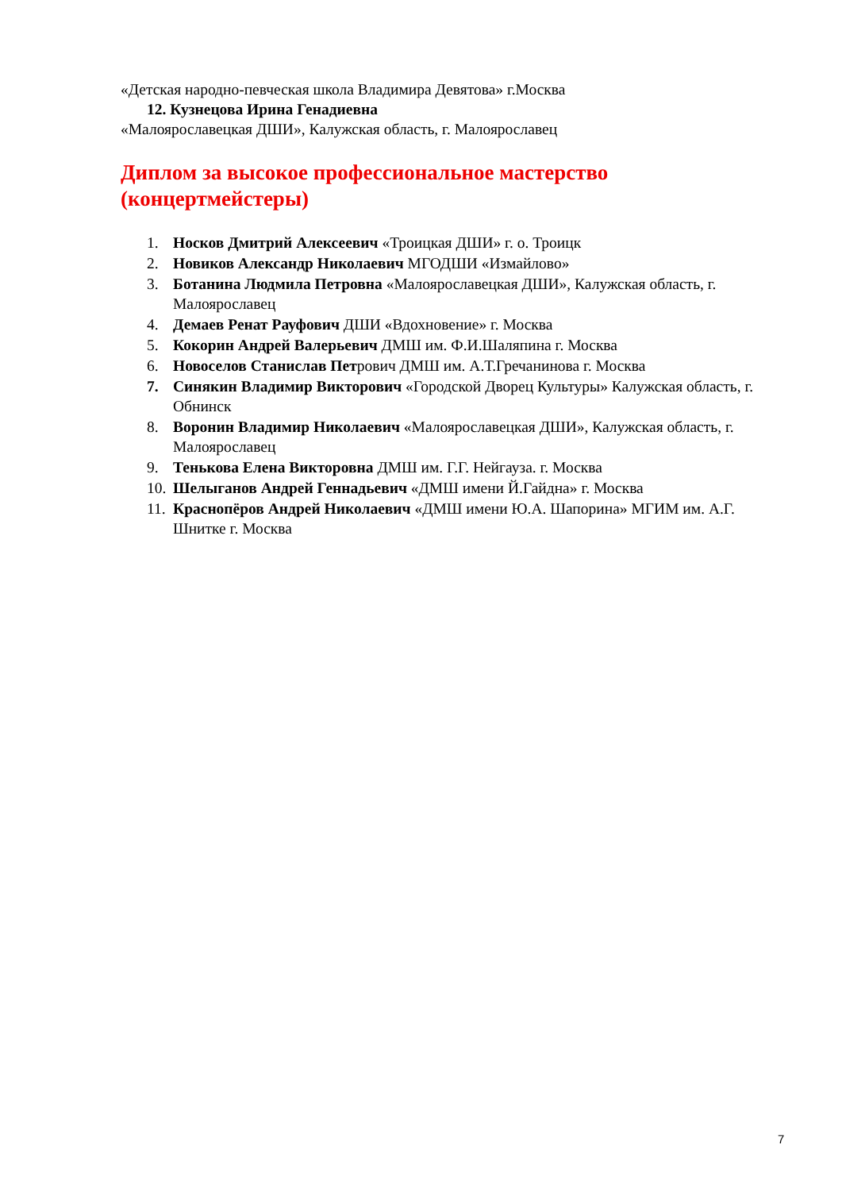«Детская народно-певческая школа Владимира Девятова» г.Москва
12. Кузнецова Ирина Генадиевна
«Малоярославецкая ДШИ», Калужская область, г. Малоярославец
Диплом за высокое профессиональное мастерство (концертмейстеры)
1. Носков Дмитрий Алексеевич «Троицкая ДШИ» г. о. Троицк
2. Новиков Александр Николаевич МГОДШИ «Измайлово»
3. Ботанина Людмила Петровна «Малоярославецкая ДШИ», Калужская область, г. Малоярославец
4. Демаев Ренат Рауфович ДШИ «Вдохновение» г. Москва
5. Кокорин Андрей Валерьевич ДМШ им. Ф.И.Шаляпина г. Москва
6. Новоселов Станислав Петрович ДМШ им. А.Т.Гречанинова г. Москва
7. Синякин Владимир Викторович «Городской Дворец Культуры» Калужская область, г. Обнинск
8. Воронин Владимир Николаевич «Малоярославецкая ДШИ», Калужская область, г. Малоярославец
9. Тенькова Елена Викторовна ДМШ им. Г.Г. Нейгауза. г. Москва
10. Шелыганов Андрей Геннадьевич «ДМШ имени Й.Гайдна» г. Москва
11. Краснопёров Андрей Николаевич «ДМШ имени Ю.А. Шапорина» МГИМ им. А.Г. Шнитке г. Москва
7